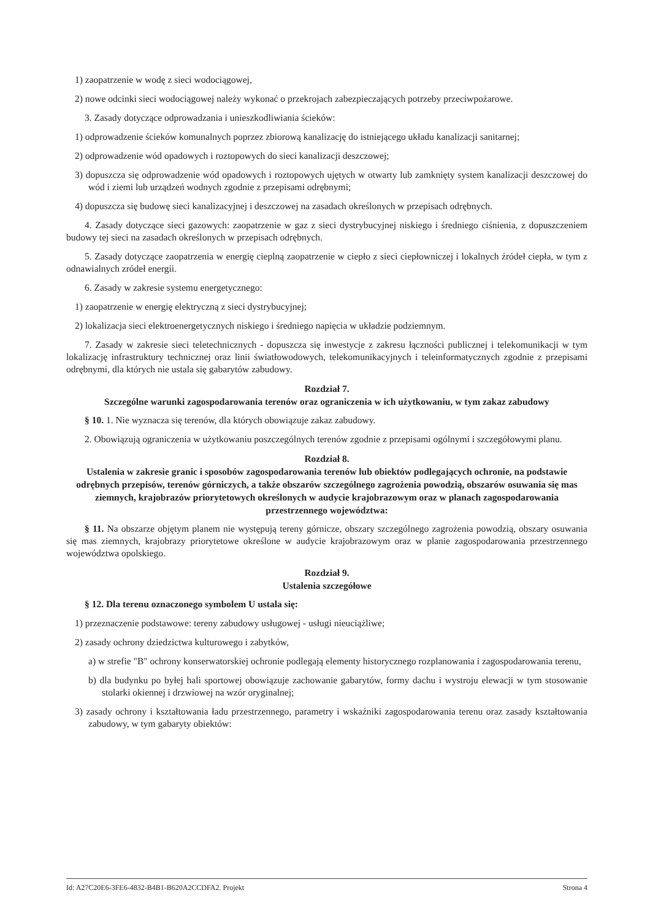1) zaopatrzenie w wodę z sieci wodociągowej,
2) nowe odcinki sieci wodociągowej należy wykonać o przekrojach zabezpieczających potrzeby przeciwpożarowe.
3. Zasady dotyczące odprowadzania i unieszkodliwiania ścieków:
1) odprowadzenie ścieków komunalnych poprzez zbiorową kanalizację do istniejącego układu kanalizacji sanitarnej;
2) odprowadzenie wód opadowych i roztopowych do sieci kanalizacji deszczowej;
3) dopuszcza się odprowadzenie wód opadowych i roztopowych ujętych w otwarty lub zamknięty system kanalizacji deszczowej do wód i ziemi lub urządzeń wodnych zgodnie z przepisami odrębnymi;
4) dopuszcza się budowę sieci kanalizacyjnej i deszczowej na zasadach określonych w przepisach odrębnych.
4. Zasady dotyczące sieci gazowych: zaopatrzenie w gaz z sieci dystrybucyjnej niskiego i średniego ciśnienia, z dopuszczeniem budowy tej sieci na zasadach określonych w przepisach odrębnych.
5. Zasady dotyczące zaopatrzenia w energię cieplną zaopatrzenie w ciepło z sieci ciepłowniczej i lokalnych źródeł ciepła, w tym z odnawialnych zródeł energii.
6. Zasady w zakresie systemu energetycznego:
1) zaopatrzenie w energię elektryczną z sieci dystrybucyjnej;
2) lokalizacja sieci elektroenergetycznych niskiego i średniego napięcia w układzie podziemnym.
7. Zasady w zakresie sieci teletechnicznych - dopuszcza się inwestycje z zakresu łączności publicznej i telekomunikacji w tym lokalizację infrastruktury technicznej oraz linii światłowodowych, telekomunikacyjnych i teleinformatycznych zgodnie z przepisami odrębnymi, dla których nie ustala się gabarytów zabudowy.
Rozdział 7.
Szczególne warunki zagospodarowania terenów oraz ograniczenia w ich użytkowaniu, w tym zakaz zabudowy
§ 10. 1. Nie wyznacza się terenów, dla których obowiązuje zakaz zabudowy.
2. Obowiązują ograniczenia w użytkowaniu poszczególnych terenów zgodnie z przepisami ogólnymi i szczegółowymi planu.
Rozdział 8.
Ustalenia w zakresie granic i sposobów zagospodarowania terenów lub obiektów podlegających ochronie, na podstawie odrębnych przepisów, terenów górniczych, a także obszarów szczególnego zagrożenia powodzią, obszarów osuwania się mas ziemnych, krajobrazów priorytetowych określonych w audycie krajobrazowym oraz w planach zagospodarowania przestrzennego województwa:
§ 11. Na obszarze objętym planem nie występują tereny górnicze, obszary szczególnego zagrożenia powodzią, obszary osuwania się mas ziemnych, krajobrazy priorytetowe określone w audycie krajobrazowym oraz w planie zagospodarowania przestrzennego województwa opolskiego.
Rozdział 9.
Ustalenia szczegółowe
§ 12. Dla terenu oznaczonego symbolem U ustala się:
1) przeznaczenie podstawowe: tereny zabudowy usługowej - usługi nieuciążliwe;
2) zasady ochrony dziedzictwa kulturowego i zabytków,
a) w strefie "B" ochrony konserwatorskiej ochronie podlegają elementy historycznego rozplanowania i zagospodarowania terenu,
b) dla budynku po byłej hali sportowej obowiązuje zachowanie gabarytów, formy dachu i wystroju elewacji w tym stosowanie stolarki okiennej i drzwiowej na wzór oryginalnej;
3) zasady ochrony i kształtowania ładu przestrzennego, parametry i wskaźniki zagospodarowania terenu oraz zasady kształtowania zabudowy, w tym gabaryty obiektów:
Id: A27C20E6-3FE6-4832-B4B1-B620A2CCDFA2. Projekt Strona 4